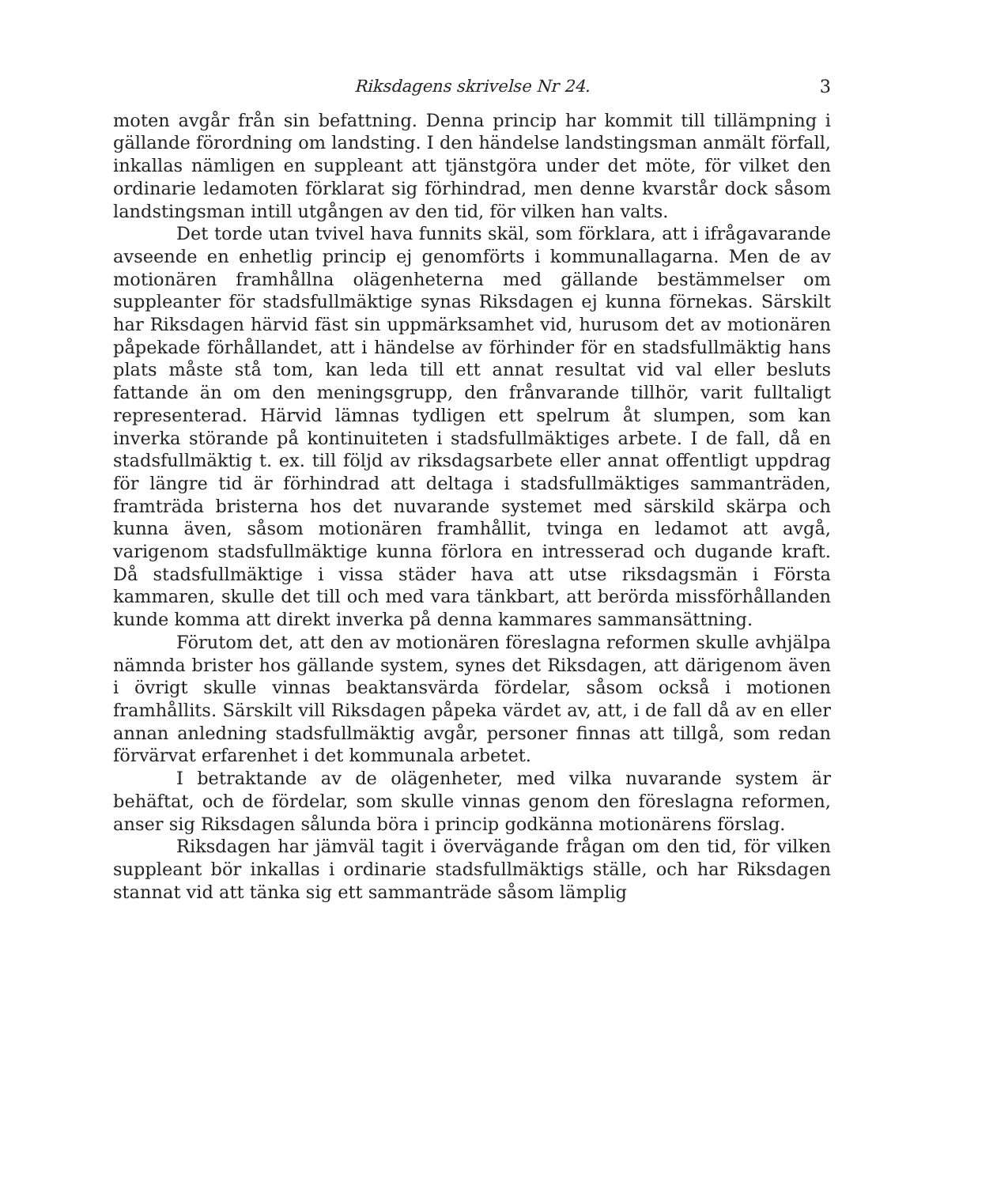Riksdagens skrivelse Nr 24. 3
moten avgår från sin befattning. Denna princip har kommit till tillämpning i gällande förordning om landsting. I den händelse landstingsman anmält förfall, inkallas nämligen en suppleant att tjänstgöra under det möte, för vilket den ordinarie ledamoten förklarat sig förhindrad, men denne kvarstår dock såsom landstingsman intill utgången av den tid, för vilken han valts.
Det torde utan tvivel hava funnits skäl, som förklara, att i ifrågavarande avseende en enhetlig princip ej genomförts i kommunallagarna. Men de av motionären framhållna olägenheterna med gällande bestämmelser om suppleanter för stadsfullmäktige synas Riksdagen ej kunna förnekas. Särskilt har Riksdagen härvid fäst sin uppmärksamhet vid, hurusom det av motionären påpekade förhållandet, att i händelse av förhinder för en stadsfullmäktig hans plats måste stå tom, kan leda till ett annat resultat vid val eller besluts fattande än om den meningsgrupp, den frånvarande tillhör, varit fulltaligt representerad. Härvid lämnas tydligen ett spelrum åt slumpen, som kan inverka störande på kontinuiteten i stadsfullmäktiges arbete. I de fall, då en stadsfullmäktig t. ex. till följd av riksdagsarbete eller annat offentligt uppdrag för längre tid är förhindrad att deltaga i stadsfullmäktiges sammanträden, framträda bristerna hos det nuvarande systemet med särskild skärpa och kunna även, såsom motionären framhållit, tvinga en ledamot att avgå, varigenom stadsfullmäktige kunna förlora en intresserad och dugande kraft. Då stadsfullmäktige i vissa städer hava att utse riksdagsmän i Första kammaren, skulle det till och med vara tänkbart, att berörda missförhållanden kunde komma att direkt inverka på denna kammares sammansättning.
Förutom det, att den av motionären föreslagna reformen skulle avhjälpa nämnda brister hos gällande system, synes det Riksdagen, att därigenom även i övrigt skulle vinnas beaktansvärda fördelar, såsom också i motionen framhållits. Särskilt vill Riksdagen påpeka värdet av, att, i de fall då av en eller annan anledning stadsfullmäktig avgår, personer finnas att tillgå, som redan förvärvat erfarenhet i det kommunala arbetet.
I betraktande av de olägenheter, med vilka nuvarande system är behäftat, och de fördelar, som skulle vinnas genom den föreslagna reformen, anser sig Riksdagen sålunda böra i princip godkänna motionärens förslag.
Riksdagen har jämväl tagit i övervägande frågan om den tid, för vilken suppleant bör inkallas i ordinarie stadsfullmäktigs ställe, och har Riksdagen stannat vid att tänka sig ett sammanträde såsom lämplig